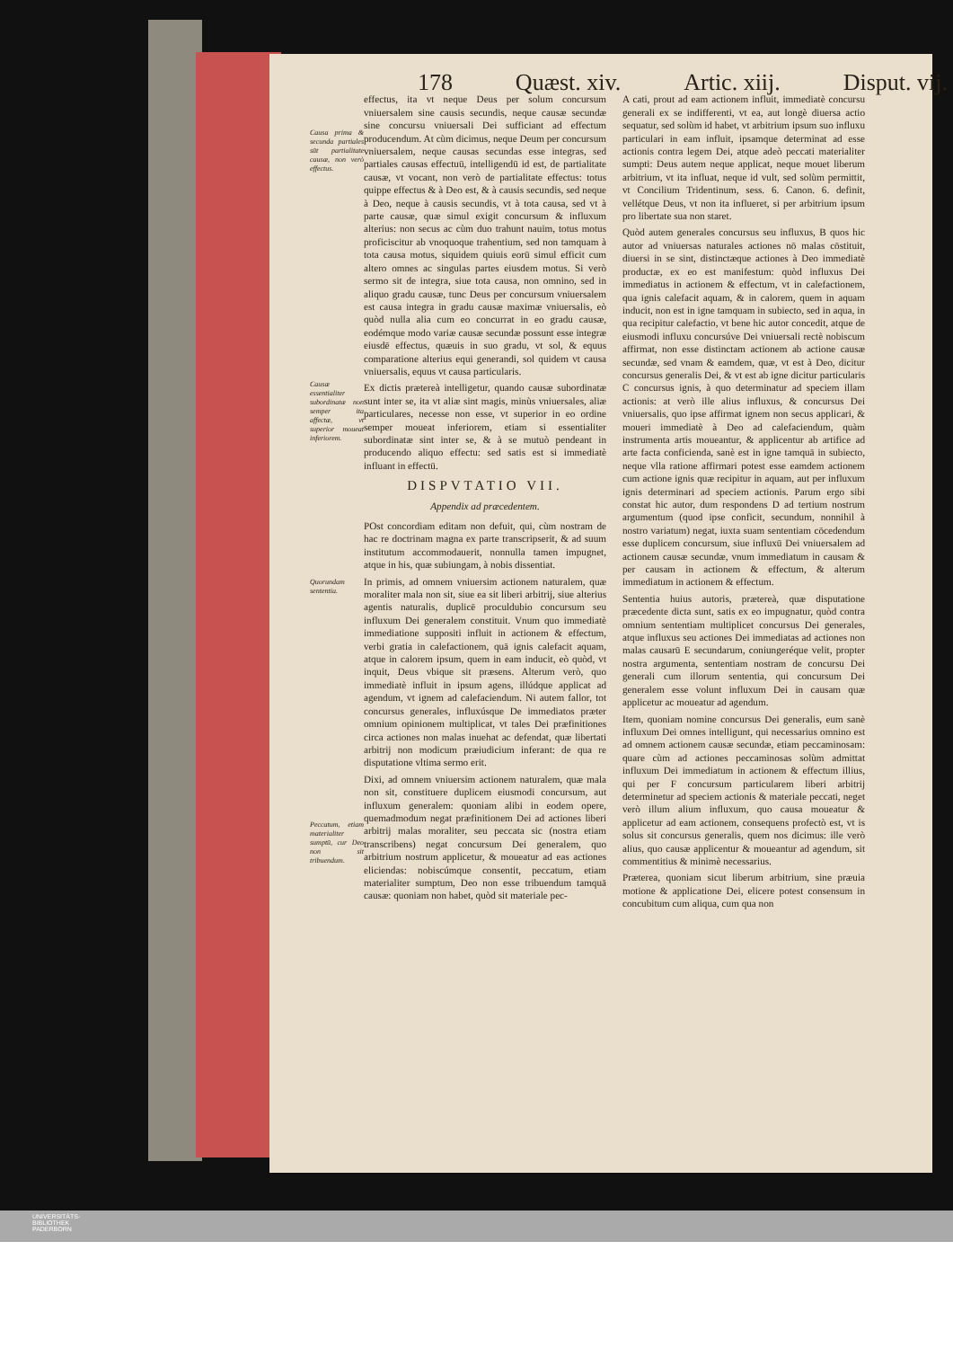178 Quæst. xiv. Artic. xiij. Disput. vij.
Causa prima & secunda partiales sūt partialitate causæ, non verò effectus.
Causæ essentialiter subordinatæ non semper ita affectæ, vt superior moueat inferiorem.
Quorundam sententia.
Peccatum, etiam materialiter sumptū, cur Deo non sit tribuendum.
effectus, ita vt neque Deus per solum concursum vniuersalem sine causis secundis, neque causæ secundæ sine concursu vniuersali Dei sufficiant ad effectum producendum. At cùm dicimus, neque Deum per concursum vniuersalem, neque causas secundas esse integras, sed partiales causas effectuū, intelligendū id est, de partialitate causæ, vt vocant, non verò de partialitate effectus: totus quippe effectus & à Deo est, & à causis secundis, sed neque à Deo, neque à causis secundis, vt à tota causa, sed vt à parte causæ, quæ simul exigit concursum & influxum alterius: non secus ac cùm duo trahunt nauim, totus motus proficiscitur ab vnoquoque trahentium, sed non tamquam à tota causa motus, siquidem quiuis eorū simul efficit cum altero omnes ac singulas partes eiusdem motus. Si verò sermo sit de integra, siue tota causa, non omnino, sed in aliquo gradu causæ, tunc Deus per concursum vniuersalem est causa integra in gradu causæ maximæ vniuersalis, eò quòd nulla alia cum eo concurrat in eo gradu causæ, eodémque modo variæ causæ secundæ possunt esse integræ eiusdē effectus, quæuis in suo gradu, vt sol, & equus comparatione alterius equi generandi, sol quidem vt causa vniuersalis, equus vt causa particularis.
Ex dictis prætereà intelligetur, quando causæ subordinatæ sunt inter se, ita vt aliæ sint magis, minùs vniuersales, aliæ particulares, necesse non esse, vt superior in eo ordine semper moueat inferiorem, etiam si essentialiter subordinatæ sint inter se, & à se mutuò pendeant in producendo aliquo effectu: sed satis est si immediatè influant in effectū.
DISPVTATIO VII.
Appendix ad præcedentem.
POst concordiam editam non defuit, qui, cùm nostram de hac re doctrinam magna ex parte transcripserit, & ad suum institutum accommodauerit, nonnulla tamen impugnet, atque in his, quæ subiungam, à nobis dissentiat.
In primis, ad omnem vniuersim actionem naturalem, quæ moraliter mala non sit, siue ea sit liberi arbitrij, siue alterius agentis naturalis, duplicē proculdubio concursum seu influxum Dei generalem constituit. Vnum quo immediatè immediatione suppositi influit in actionem & effectum, verbi gratia in calefactionem, quā ignis calefacit aquam, atque in calorem ipsum, quem in eam inducit, eò quòd, vt inquit, Deus vbique sit præsens. Alterum verò, quo immediatè influit in ipsum agens, illúdque applicat ad agendum, vt ignem ad calefaciendum. Ni autem fallor, tot concursus generales, influxúsque De immediatos præter omnium opinionem multiplicat, vt tales Dei præfinitiones circa actiones non malas inuehat ac defendat, quæ libertati arbitrij non modicum præiudicium inferant: de qua re disputatione vltima sermo erit.
Dixi, ad omnem vniuersim actionem naturalem, quæ mala non sit, constituere duplicem eiusmodi concursum, aut influxum generalem: quoniam alibi in eodem opere, quemadmodum negat præfinitionem Dei ad actiones liberi arbitrij malas moraliter, seu peccata sic (nostra etiam transcribens) negat concursum Dei generalem, quo arbitrium nostrum applicetur, & moueatur ad eas actiones eliciendas: nobiscúmque consentit, peccatum, etiam materialiter sumptum, Deo non esse tribuendum tamquā causæ: quoniam non habet, quòd sit materiale pec-
A cati, prout ad eam actionem influit, immediatè concursu generali ex se indifferenti, vt ea, aut longè diuersa actio sequatur, sed solùm id habet, vt arbitrium ipsum suo influxu particulari in eam influit, ipsamque determinat ad esse actionis contra legem Dei, atque adeò peccati materialiter sumpti: Deus autem neque applicat, neque mouet liberum arbitrium, vt ita influat, neque id vult, sed solùm permittit, vt Concilium Tridentinum, sess. 6. Canon. 6. definit, vellétque Deus, vt non ita influeret, si per arbitrium ipsum pro libertate sua non staret.
Quòd autem generales concursus seu influxus, B quos hic autor ad vniuersas naturales actiones nō malas cōstituit, diuersi in se sint, distinctæque actiones à Deo immediatè productæ, ex eo est manifestum: quòd influxus Dei immediatus in actionem & effectum, vt in calefactionem, qua ignis calefacit aquam, & in calorem, quem in aquam inducit, non est in igne tamquam in subiecto, sed in aqua, in qua recipitur calefactio, vt bene hic autor concedit, atque de eiusmodi influxu concursúve Dei vniuersali rectè nobiscum affirmat, non esse distinctam actionem ab actione causæ secundæ, sed vnam & eamdem, quæ, vt est à Deo, dicitur concursus generalis Dei, & vt est ab igne dicitur particularis C concursus ignis, à quo determinatur ad speciem illam actionis: at verò ille alius influxus, & concursus Dei vniuersalis, quo ipse affirmat ignem non secus applicari, & moueri immediatè à Deo ad calefaciendum, quàm instrumenta artis moueantur, & applicentur ab artifice ad arte facta conficienda, sanè est in igne tamquā in subiecto, neque vlla ratione affirmari potest esse eamdem actionem cum actione ignis quæ recipitur in aquam, aut per influxum ignis determinari ad speciem actionis. Parum ergo sibi constat hic autor, dum respondens D ad tertium nostrum argumentum (quod ipse conficit, secundum, nonnihil à nostro variatum) negat, iuxta suam sententiam cōcedendum esse duplicem concursum, siue influxū Dei vniuersalem ad actionem causæ secundæ, vnum immediatum in causam & per causam in actionem & effectum, & alterum immediatum in actionem & effectum.
Sententia huius autoris, prætereà, quæ disputatione præcedente dicta sunt, satis ex eo impugnatur, quòd contra omnium sententiam multiplicet concursus Dei generales, atque influxus seu actiones Dei immediatas ad actiones non malas causarū E secundarum, coniungeréque velit, propter nostra argumenta, sententiam nostram de concursu Dei generali cum illorum sententia, qui concursum Dei generalem esse volunt influxum Dei in causam quæ applicetur ac moueatur ad agendum.
Item, quoniam nomine concursus Dei generalis, eum sanè influxum Dei omnes intelligunt, qui necessarius omnino est ad omnem actionem causæ secundæ, etiam peccaminosam: quare cùm ad actiones peccaminosas solùm admittat influxum Dei immediatum in actionem & effectum illius, qui per F concursum particularem liberi arbitrij determinetur ad speciem actionis & materiale peccati, neget verò illum alium influxum, quo causa moueatur & applicetur ad eam actionem, consequens profectò est, vt is solus sit concursus generalis, quem nos dicimus: ille verò alius, quo causæ applicentur & moueantur ad agendum, sit commentitius & minimè necessarius.
Præterea, quoniam sicut liberum arbitrium, sine præuia motione & applicatione Dei, elicere potest consensum in concubitum cum aliqua, cum qua non
UNIVERSITÄTS-
BIBLIOTHEK
PADERBORN